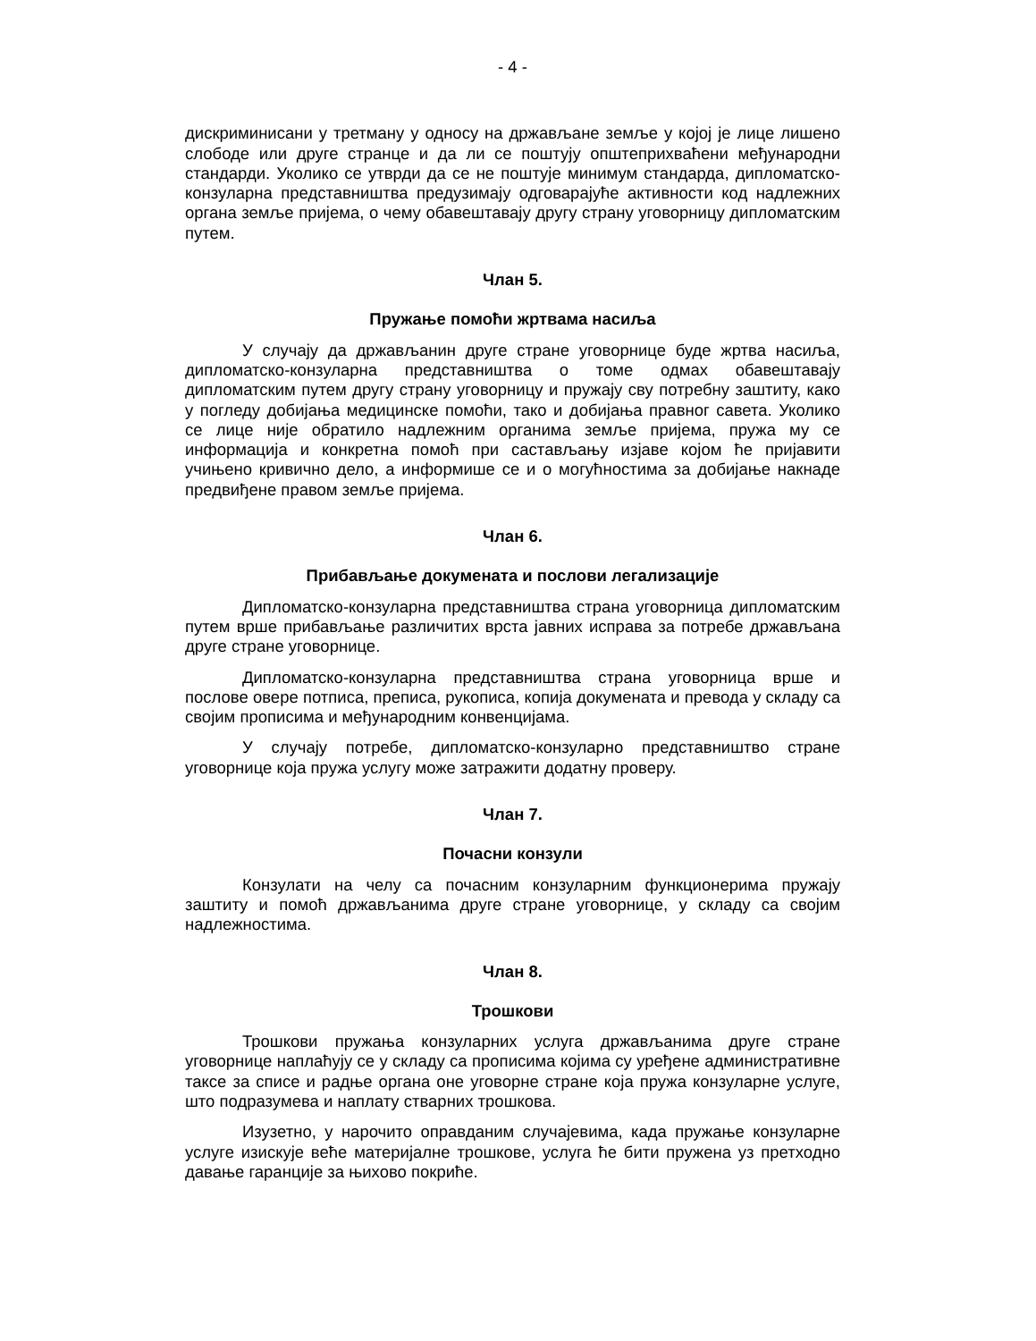- 4 -
дискриминисани у третману у односу на држављане земље у којој је лице лишено слободе или друге странце и да ли се поштују општеприхваћени међународни стандарди. Уколико се утврди да се не поштује минимум стандарда, дипломатско-конзуларна представништва предузимају одговарајуће активности код надлежних органа земље пријема, о чему обавештавају другу страну уговорницу дипломатским путем.
Члан 5.
Пружање помоћи жртвама насиља
У случају да држављанин друге стране уговорнице буде жртва насиља, дипломатско-конзуларна представништва о томе одмах обавештавају дипломатским путем другу страну уговорницу и пружају сву потребну заштиту, како у погледу добијања медицинске помоћи, тако и добијања правног савета. Уколико се лице није обратило надлежним органима земље пријема, пружа му се информација и конкретна помоћ при састављању изјаве којом ће пријавити учињено кривично дело, а информише се и о могућностима за добијање накнаде предвиђене правом земље пријема.
Члан 6.
Прибављање докумената и послови легализације
Дипломатско-конзуларна представништва страна уговорница дипломатским путем врше прибављање различитих врста јавних исправа за потребе држављана друге стране уговорнице.
Дипломатско-конзуларна представништва страна уговорница врше и послове овере потписа, преписа, рукописа, копија докумената и превода у складу са својим прописима и међународним конвенцијама.
У случају потребе, дипломатско-конзуларно представништво стране уговорнице која пружа услугу може затражити додатну проверу.
Члан 7.
Почасни конзули
Конзулати на челу са почасним конзуларним функционерима пружају заштиту и помоћ држављанима друге стране уговорнице, у складу са својим надлежностима.
Члан 8.
Трошкови
Трошкови пружања конзуларних услуга држављанима друге стране уговорнице наплаћују се у складу са прописима којима су уређене административне таксе за списе и радње органа оне уговорне стране која пружа конзуларне услуге, што подразумева и наплату стварних трошкова.
Изузетно, у нарочито оправданим случајевима, када пружање конзуларне услуге изискује веће материјалне трошкове, услуга ће бити пружена уз претходно давање гаранције за њихово покриће.